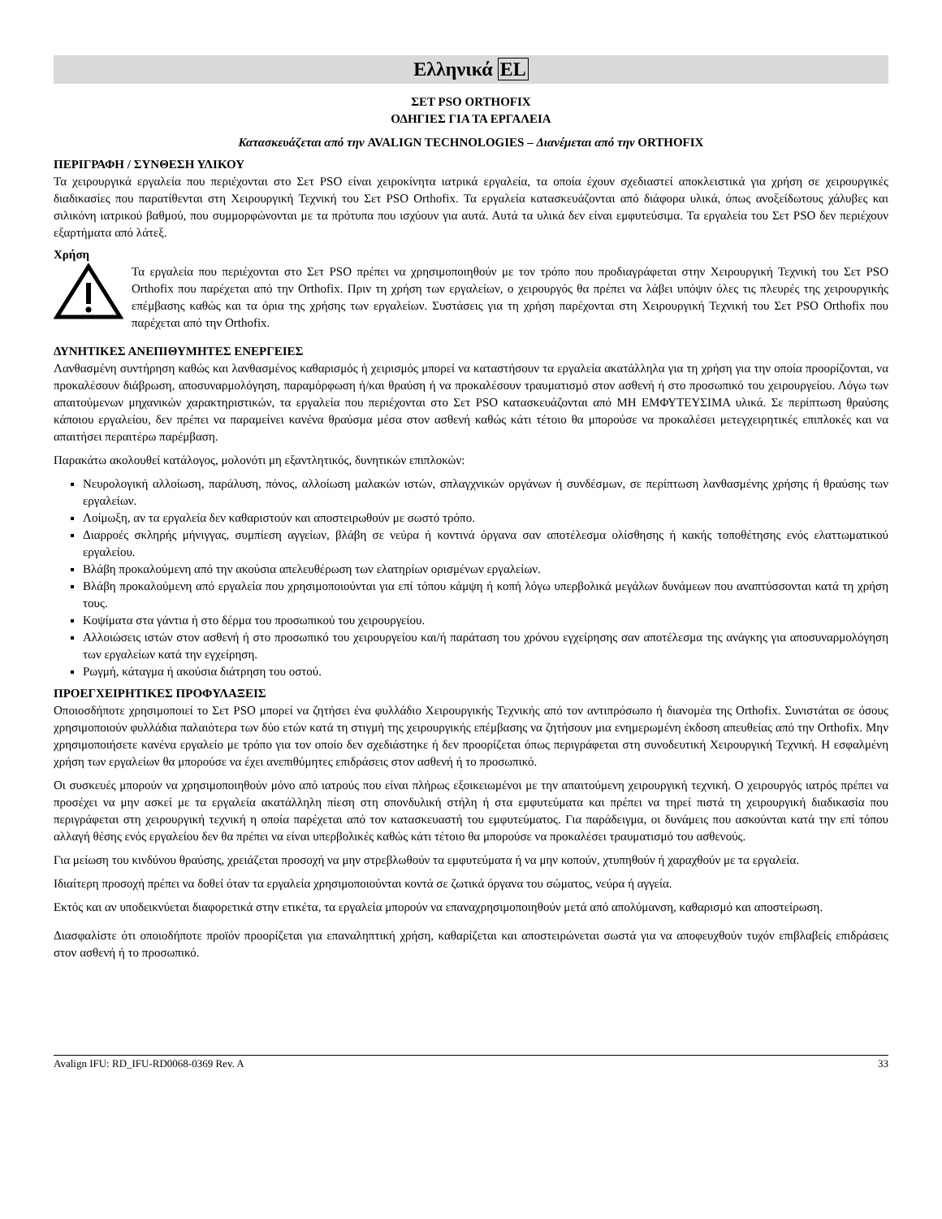Ελληνικά EL
ΣΕΤ PSO ORTHOFIX
ΟΔΗΓΙΕΣ ΓΙΑ ΤΑ ΕΡΓΑΛΕΙΑ
Κατασκευάζεται από την AVALIGN TECHNOLOGIES – Διανέμεται από την ORTHOFIX
ΠΕΡΙΓΡΑΦΗ / ΣΥΝΘΕΣΗ ΥΛΙΚΟΥ
Τα χειρουργικά εργαλεία που περιέχονται στο Σετ PSO είναι χειροκίνητα ιατρικά εργαλεία, τα οποία έχουν σχεδιαστεί αποκλειστικά για χρήση σε χειρουργικές διαδικασίες που παρατίθενται στη Χειρουργική Τεχνική του Σετ PSO Orthofix. Τα εργαλεία κατασκευάζονται από διάφορα υλικά, όπως ανοξείδωτους χάλυβες και σιλικόνη ιατρικού βαθμού, που συμμορφώνονται με τα πρότυπα που ισχύουν για αυτά. Αυτά τα υλικά δεν είναι εμφυτεύσιμα. Τα εργαλεία του Σετ PSO δεν περιέχουν εξαρτήματα από λάτεξ.
Χρήση
Τα εργαλεία που περιέχονται στο Σετ PSO πρέπει να χρησιμοποιηθούν με τον τρόπο που προδιαγράφεται στην Χειρουργική Τεχνική του Σετ PSO Orthofix που παρέχεται από την Orthofix. Πριν τη χρήση των εργαλείων, ο χειρουργός θα πρέπει να λάβει υπόψιν όλες τις πλευρές της χειρουργικής επέμβασης καθώς και τα όρια της χρήσης των εργαλείων. Συστάσεις για τη χρήση παρέχονται στη Χειρουργική Τεχνική του Σετ PSO Orthofix που παρέχεται από την Orthofix.
ΔΥΝΗΤΙΚΕΣ ΑΝΕΠΙΘΥΜΗΤΕΣ ΕΝΕΡΓΕΙΕΣ
Λανθασμένη συντήρηση καθώς και λανθασμένος καθαρισμός ή χειρισμός μπορεί να καταστήσουν τα εργαλεία ακατάλληλα για τη χρήση για την οποία προορίζονται, να προκαλέσουν διάβρωση, αποσυναρμολόγηση, παραμόρφωση ή/και θραύση ή να προκαλέσουν τραυματισμό στον ασθενή ή στο προσωπικό του χειρουργείου. Λόγω των απαιτούμενων μηχανικών χαρακτηριστικών, τα εργαλεία που περιέχονται στο Σετ PSO κατασκευάζονται από ΜΗ ΕΜΦΥΤΕΥΣΙΜΑ υλικά. Σε περίπτωση θραύσης κάποιου εργαλείου, δεν πρέπει να παραμείνει κανένα θραύσμα μέσα στον ασθενή καθώς κάτι τέτοιο θα μπορούσε να προκαλέσει μετεγχειρητικές επιπλοκές και να απαιτήσει περαιτέρω παρέμβαση.
Παρακάτω ακολουθεί κατάλογος, μολονότι μη εξαντλητικός, δυνητικών επιπλοκών:
Νευρολογική αλλοίωση, παράλυση, πόνος, αλλοίωση μαλακών ιστών, σπλαγχνικών οργάνων ή συνδέσμων, σε περίπτωση λανθασμένης χρήσης ή θραύσης των εργαλείων.
Λοίμωξη, αν τα εργαλεία δεν καθαριστούν και αποστειρωθούν με σωστό τρόπο.
Διαρροές σκληρής μήνιγγας, συμπίεση αγγείων, βλάβη σε νεύρα ή κοντινά όργανα σαν αποτέλεσμα ολίσθησης ή κακής τοποθέτησης ενός ελαττωματικού εργαλείου.
Βλάβη προκαλούμενη από την ακούσια απελευθέρωση των ελατηρίων ορισμένων εργαλείων.
Βλάβη προκαλούμενη από εργαλεία που χρησιμοποιούνται για επί τόπου κάμψη ή κοπή λόγω υπερβολικά μεγάλων δυνάμεων που αναπτύσσονται κατά τη χρήση τους.
Κοψίματα στα γάντια ή στο δέρμα του προσωπικού του χειρουργείου.
Αλλοιώσεις ιστών στον ασθενή ή στο προσωπικό του χειρουργείου και/ή παράταση του χρόνου εγχείρησης σαν αποτέλεσμα της ανάγκης για αποσυναρμολόγηση των εργαλείων κατά την εγχείρηση.
Ρωγμή, κάταγμα ή ακούσια διάτρηση του οστού.
ΠΡΟΕΓΧΕΙΡΗΤΙΚΕΣ ΠΡΟΦΥΛΑΞΕΙΣ
Οποιοσδήποτε χρησιμοποιεί το Σετ PSO μπορεί να ζητήσει ένα φυλλάδιο Χειρουργικής Τεχνικής από τον αντιπρόσωπο ή διανομέα της Orthofix. Συνιστάται σε όσους χρησιμοποιούν φυλλάδια παλαιότερα των δύο ετών κατά τη στιγμή της χειρουργικής επέμβασης να ζητήσουν μια ενημερωμένη έκδοση απευθείας από την Orthofix. Μην χρησιμοποιήσετε κανένα εργαλείο με τρόπο για τον οποίο δεν σχεδιάστηκε ή δεν προορίζεται όπως περιγράφεται στη συνοδευτική Χειρουργική Τεχνική. Η εσφαλμένη χρήση των εργαλείων θα μπορούσε να έχει ανεπιθύμητες επιδράσεις στον ασθενή ή το προσωπικό.
Οι συσκευές μπορούν να χρησιμοποιηθούν μόνο από ιατρούς που είναι πλήρως εξοικειωμένοι με την απαιτούμενη χειρουργική τεχνική. Ο χειρουργός ιατρός πρέπει να προσέχει να μην ασκεί με τα εργαλεία ακατάλληλη πίεση στη σπονδυλική στήλη ή στα εμφυτεύματα και πρέπει να τηρεί πιστά τη χειρουργική διαδικασία που περιγράφεται στη χειρουργική τεχνική η οποία παρέχεται από τον κατασκευαστή του εμφυτεύματος. Για παράδειγμα, οι δυνάμεις που ασκούνται κατά την επί τόπου αλλαγή θέσης ενός εργαλείου δεν θα πρέπει να είναι υπερβολικές καθώς κάτι τέτοιο θα μπορούσε να προκαλέσει τραυματισμό του ασθενούς.
Για μείωση του κινδύνου θραύσης, χρειάζεται προσοχή να μην στρεβλωθούν τα εμφυτεύματα ή να μην κοπούν, χτυπηθούν ή χαραχθούν με τα εργαλεία.
Ιδιαίτερη προσοχή πρέπει να δοθεί όταν τα εργαλεία χρησιμοποιούνται κοντά σε ζωτικά όργανα του σώματος, νεύρα ή αγγεία.
Εκτός και αν υποδεικνύεται διαφορετικά στην ετικέτα, τα εργαλεία μπορούν να επαναχρησιμοποιηθούν μετά από απολύμανση, καθαρισμό και αποστείρωση.
Διασφαλίστε ότι οποιοδήποτε προϊόν προορίζεται για επαναληπτική χρήση, καθαρίζεται και αποστειρώνεται σωστά για να αποφευχθούν τυχόν επιβλαβείς επιδράσεις στον ασθενή ή το προσωπικό.
Avalign IFU: RD_IFU-RD0068-0369 Rev. A 33